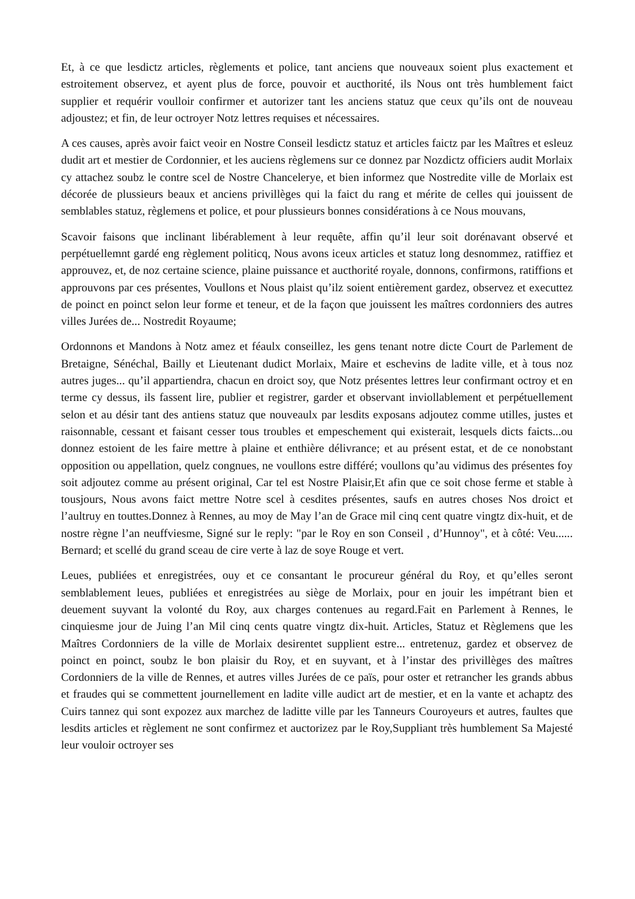Et, à ce que lesdictz articles, règlements et police, tant anciens que nouveaux soient plus exactement et estroitement observez, et ayent plus de force, pouvoir et aucthorité, ils Nous ont très humblement faict supplier et requérir voulloir confirmer et autorizer tant les anciens statuz que ceux qu’ils ont de nouveau adjoustez; et fin, de leur octroyer Notz lettres requises et nécessaires.
A ces causes, après avoir faict veoir en Nostre Conseil lesdictz statuz et articles faictz par les Maîtres et esleuz dudit art et mestier de Cordonnier, et les auciens règlemens sur ce donnez par Nozdictz officiers audit Morlaix cy attachez soubz le contre scel de Nostre Chancelerye, et bien informez que Nostredite ville de Morlaix est décorée de plussieurs beaux et anciens privillèges qui la faict du rang et mérite de celles qui jouissent de semblables statuz, règlemens et police, et pour plussieurs bonnes considérations à ce Nous mouvans,
Scavoir faisons que inclinant libérablement à leur requête, affin qu’il leur soit dorénavant observé et perpétuellemnt gardé eng règlement politicq, Nous avons iceux articles et statuz long desnommez, ratiffiez et approuvez, et, de noz certaine science, plaine puissance et aucthorité royale, donnons, confirmons, ratiffions et approuvons par ces présentes, Voullons et Nous plaist qu’ilz soient entièrement gardez, observez et executtez de poinct en poinct selon leur forme et teneur, et de la façon que jouissent les maîtres cordonniers des autres villes Jurées de... Nostredit Royaume;
Ordonnons et Mandons à Notz amez et féaulx conseillez, les gens tenant notre dicte Court de Parlement de Bretaigne, Sénéchal, Bailly et Lieutenant dudict Morlaix, Maire et eschevins de ladite ville, et à tous noz autres juges... qu’il appartiendra, chacun en droict soy, que Notz présentes lettres leur confirmant octroy et en terme cy dessus, ils fassent lire, publier et registrer, garder et observant inviollablement et perpétuellement selon et au désir tant des antiens statuz que nouveaulx par lesdits exposans adjoutez comme utilles, justes et raisonnable, cessant et faisant cesser tous troubles et empeschement qui existerait, lesquels dicts faicts...ou donnez estoient de les faire mettre à plaine et enthière délivrance; et au présent estat, et de ce nonobstant opposition ou appellation, quelz congnues, ne voullons estre différé; voullons qu’au vidimus des présentes foy soit adjoutez comme au présent original, Car tel est Nostre Plaisir,Et afin que ce soit chose ferme et stable à tousjours, Nous avons faict mettre Notre scel à cesdites présentes, saufs en autres choses Nos droict et l’aultruy en touttes.Donnez à Rennes, au moy de May l’an de Grace mil cinq cent quatre vingtz dix-huit, et de nostre règne l’an neuffviesme, Signé sur le reply: "par le Roy en son Conseil , d’Hunnoy", et à côté: Veu...... Bernard; et scellé du grand sceau de cire verte à laz de soye Rouge et vert.
Leues, publiées et enregistrées, ouy et ce consantant le procureur général du Roy, et qu’elles seront semblablement leues, publiées et enregistrées au siège de Morlaix, pour en jouir les impétrant bien et deuement suyvant la volonté du Roy, aux charges contenues au regard.Fait en Parlement à Rennes, le cinquiesme jour de Juing l’an Mil cinq cents quatre vingtz dix-huit. Articles, Statuz et Règlemens que les Maîtres Cordonniers de la ville de Morlaix desirentet supplient estre... entretenuz, gardez et observez de poinct en poinct, soubz le bon plaisir du Roy, et en suyvant, et à l’instar des privillèges des maîtres Cordonniers de la ville de Rennes, et autres villes Jurées de ce païs, pour oster et retrancher les grands abbus et fraudes qui se commettent journellement en ladite ville audict art de mestier, et en la vante et achaptz des Cuirs tannez qui sont expozez aux marchez de laditte ville par les Tanneurs Couroyeurs et autres, faultes que lesdits articles et règlement ne sont confirmez et auctorizez par le Roy,Suppliant très humblement Sa Majesté leur vouloir octroyer ses